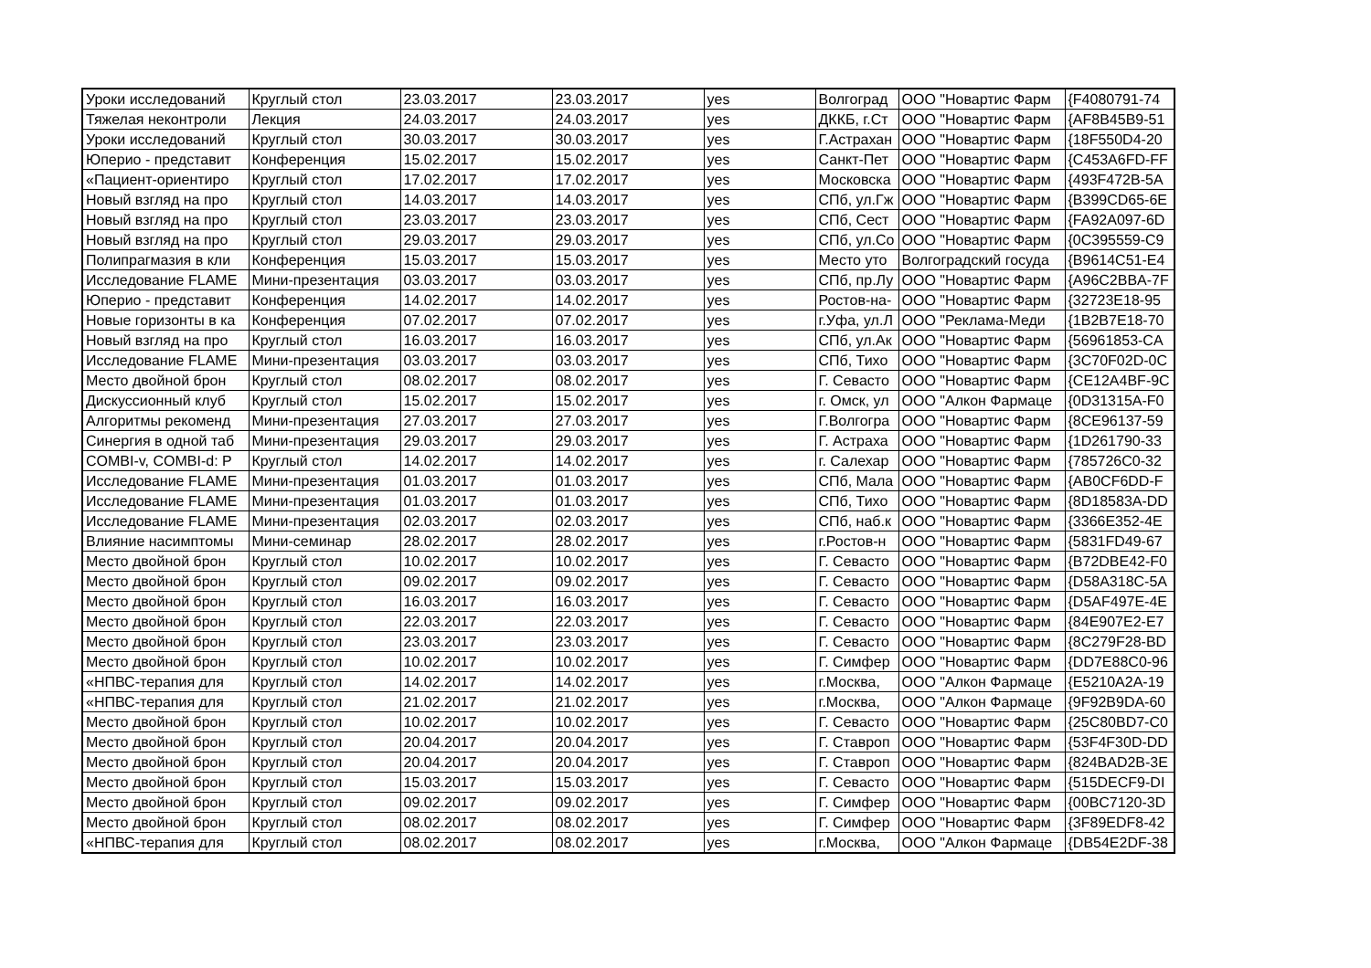| Уроки исследований | Круглый стол | 23.03.2017 | 23.03.2017 | yes | Волгоград | ООО "Новартис Фарм | {F4080791-74 |
| Тяжелая неконтроли | Лекция | 24.03.2017 | 24.03.2017 | yes | ДККБ, г.Ст | ООО "Новартис Фарм | {AF8B45B9-51 |
| Уроки исследований | Круглый стол | 30.03.2017 | 30.03.2017 | yes | Г.Астрахан | ООО "Новартис Фарм | {18F550D4-20 |
| Юперио - представит | Конференция | 15.02.2017 | 15.02.2017 | yes | Санкт-Пет | ООО "Новартис Фарм | {C453A6FD-FF |
| «Пациент-ориентиро | Круглый стол | 17.02.2017 | 17.02.2017 | yes | Московска | ООО "Новартис Фарм | {493F472B-5A |
| Новый взгляд на про | Круглый стол | 14.03.2017 | 14.03.2017 | yes | СПб, ул.Гж | ООО "Новартис Фарм | {B399CD65-6E |
| Новый взгляд на про | Круглый стол | 23.03.2017 | 23.03.2017 | yes | СПб, Сест | ООО "Новартис Фарм | {FA92A097-6D |
| Новый взгляд на про | Круглый стол | 29.03.2017 | 29.03.2017 | yes | СПб, ул.Со | ООО "Новартис Фарм | {0C395559-C9 |
| Полипрагмазия в кли | Конференция | 15.03.2017 | 15.03.2017 | yes | Место уто | Волгоградский госуда | {B9614C51-E4 |
| Исследование FLAME | Мини-презентация | 03.03.2017 | 03.03.2017 | yes | СПб, пр.Лу | ООО "Новартис Фарм | {A96C2BBA-7F |
| Юперио - представит | Конференция | 14.02.2017 | 14.02.2017 | yes | Ростов-на- | ООО "Новартис Фарм | {32723E18-95 |
| Новые горизонты в ка | Конференция | 07.02.2017 | 07.02.2017 | yes | г.Уфа, ул.Л | ООО "Реклама-Меди | {1B2B7E18-70 |
| Новый взгляд на про | Круглый стол | 16.03.2017 | 16.03.2017 | yes | СПб, ул.Ак | ООО "Новартис Фарм | {56961853-CA |
| Исследование FLAME | Мини-презентация | 03.03.2017 | 03.03.2017 | yes | СПб, Тихо | ООО "Новартис Фарм | {3C70F02D-0C |
| Место двойной брон | Круглый стол | 08.02.2017 | 08.02.2017 | yes | Г. Севасто | ООО "Новартис Фарм | {CE12A4BF-9C |
| Дискуссионный клуб | Круглый стол | 15.02.2017 | 15.02.2017 | yes | г. Омск, ул | ООО "Алкон Фармаце | {0D31315A-F0 |
| Алгоритмы рекоменд | Мини-презентация | 27.03.2017 | 27.03.2017 | yes | Г.Волгогра | ООО "Новартис Фарм | {8CE96137-59 |
| Синергия в одной таб | Мини-презентация | 29.03.2017 | 29.03.2017 | yes | Г. Астраха | ООО "Новартис Фарм | {1D261790-33 |
| COMBI-v, COMBI-d: P | Круглый стол | 14.02.2017 | 14.02.2017 | yes | г. Салехар | ООО "Новартис Фарм | {785726C0-32 |
| Исследование FLAME | Мини-презентация | 01.03.2017 | 01.03.2017 | yes | СПб, Мала | ООО "Новартис Фарм | {AB0CF6DD-F |
| Исследование FLAME | Мини-презентация | 01.03.2017 | 01.03.2017 | yes | СПб, Тихо | ООО "Новартис Фарм | {8D18583A-DD |
| Исследование FLAME | Мини-презентация | 02.03.2017 | 02.03.2017 | yes | СПб, наб.к | ООО "Новартис Фарм | {3366E352-4E |
| Влияние насимптомы | Мини-семинар | 28.02.2017 | 28.02.2017 | yes | г.Ростов-н | ООО "Новартис Фарм | {5831FD49-67 |
| Место двойной брон | Круглый стол | 10.02.2017 | 10.02.2017 | yes | Г. Севасто | ООО "Новартис Фарм | {B72DBE42-F0 |
| Место двойной брон | Круглый стол | 09.02.2017 | 09.02.2017 | yes | Г. Севасто | ООО "Новартис Фарм | {D58A318C-5A |
| Место двойной брон | Круглый стол | 16.03.2017 | 16.03.2017 | yes | Г. Севасто | ООО "Новартис Фарм | {D5AF497E-4E |
| Место двойной брон | Круглый стол | 22.03.2017 | 22.03.2017 | yes | Г. Севасто | ООО "Новартис Фарм | {84E907E2-E7 |
| Место двойной брон | Круглый стол | 23.03.2017 | 23.03.2017 | yes | Г. Севасто | ООО "Новартис Фарм | {8C279F28-BD |
| Место двойной брон | Круглый стол | 10.02.2017 | 10.02.2017 | yes | Г. Симфер | ООО "Новартис Фарм | {DD7E88C0-96 |
| «НПВС-терапия для | Круглый стол | 14.02.2017 | 14.02.2017 | yes | г.Москва, | ООО "Алкон Фармаце | {E5210A2A-19 |
| «НПВС-терапия для | Круглый стол | 21.02.2017 | 21.02.2017 | yes | г.Москва, | ООО "Алкон Фармаце | {9F92B9DA-60 |
| Место двойной брон | Круглый стол | 10.02.2017 | 10.02.2017 | yes | Г. Севасто | ООО "Новартис Фарм | {25C80BD7-C0 |
| Место двойной брон | Круглый стол | 20.04.2017 | 20.04.2017 | yes | Г. Ставроп | ООО "Новартис Фарм | {53F4F30D-DD |
| Место двойной брон | Круглый стол | 20.04.2017 | 20.04.2017 | yes | Г. Ставроп | ООО "Новартис Фарм | {824BAD2B-3E |
| Место двойной брон | Круглый стол | 15.03.2017 | 15.03.2017 | yes | Г. Севасто | ООО "Новартис Фарм | {515DECF9-DI |
| Место двойной брон | Круглый стол | 09.02.2017 | 09.02.2017 | yes | Г. Симфер | ООО "Новартис Фарм | {00BC7120-3D |
| Место двойной брон | Круглый стол | 08.02.2017 | 08.02.2017 | yes | Г. Симфер | ООО "Новартис Фарм | {3F89EDF8-42 |
| «НПВС-терапия для | Круглый стол | 08.02.2017 | 08.02.2017 | yes | г.Москва, | ООО "Алкон Фармаце | {DB54E2DF-38 |